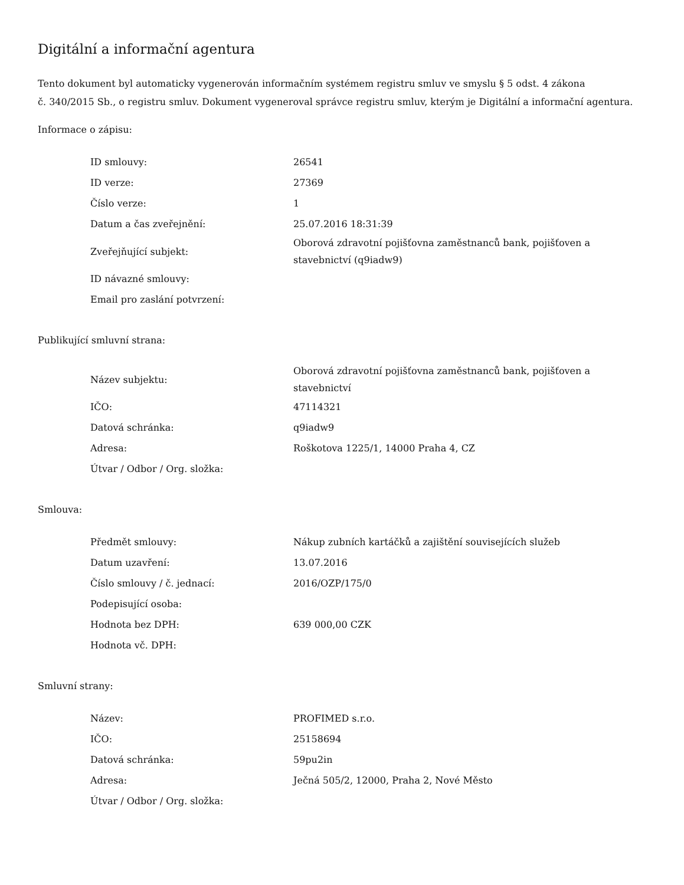Digitální a informační agentura
Tento dokument byl automaticky vygenerován informačním systémem registru smluv ve smyslu § 5 odst. 4 zákona
č. 340/2015 Sb., o registru smluv. Dokument vygeneroval správce registru smluv, kterým je Digitální a informační agentura.
Informace o zápisu:
| ID smlouvy: | 26541 |
| ID verze: | 27369 |
| Číslo verze: | 1 |
| Datum a čas zveřejnění: | 25.07.2016 18:31:39 |
| Zveřejňující subjekt: | Oborová zdravotní pojišťovna zaměstnanců bank, pojišťoven a stavebnictví (q9iadw9) |
| ID návazné smlouvy: | |
| Email pro zaslání potvrzení: | |
Publikující smluvní strana:
| Název subjektu: | Oborová zdravotní pojišťovna zaměstnanců bank, pojišťoven a stavebnictví |
| IČO: | 47114321 |
| Datová schránka: | q9iadw9 |
| Adresa: | Roškotova 1225/1, 14000 Praha 4, CZ |
| Útvar / Odbor / Org. složka: | |
Smlouva:
| Předmět smlouvy: | Nákup zubních kartáčků a zajištění souvisejících služeb |
| Datum uzavření: | 13.07.2016 |
| Číslo smlouvy / č. jednací: | 2016/OZP/175/0 |
| Podepisující osoba: | |
| Hodnota bez DPH: | 639 000,00 CZK |
| Hodnota vč. DPH: | |
Smluvní strany:
| Název: | PROFIMED s.r.o. |
| IČO: | 25158694 |
| Datová schránka: | 59pu2in |
| Adresa: | Ječná 505/2, 12000, Praha 2, Nové Město |
| Útvar / Odbor / Org. složka: | |